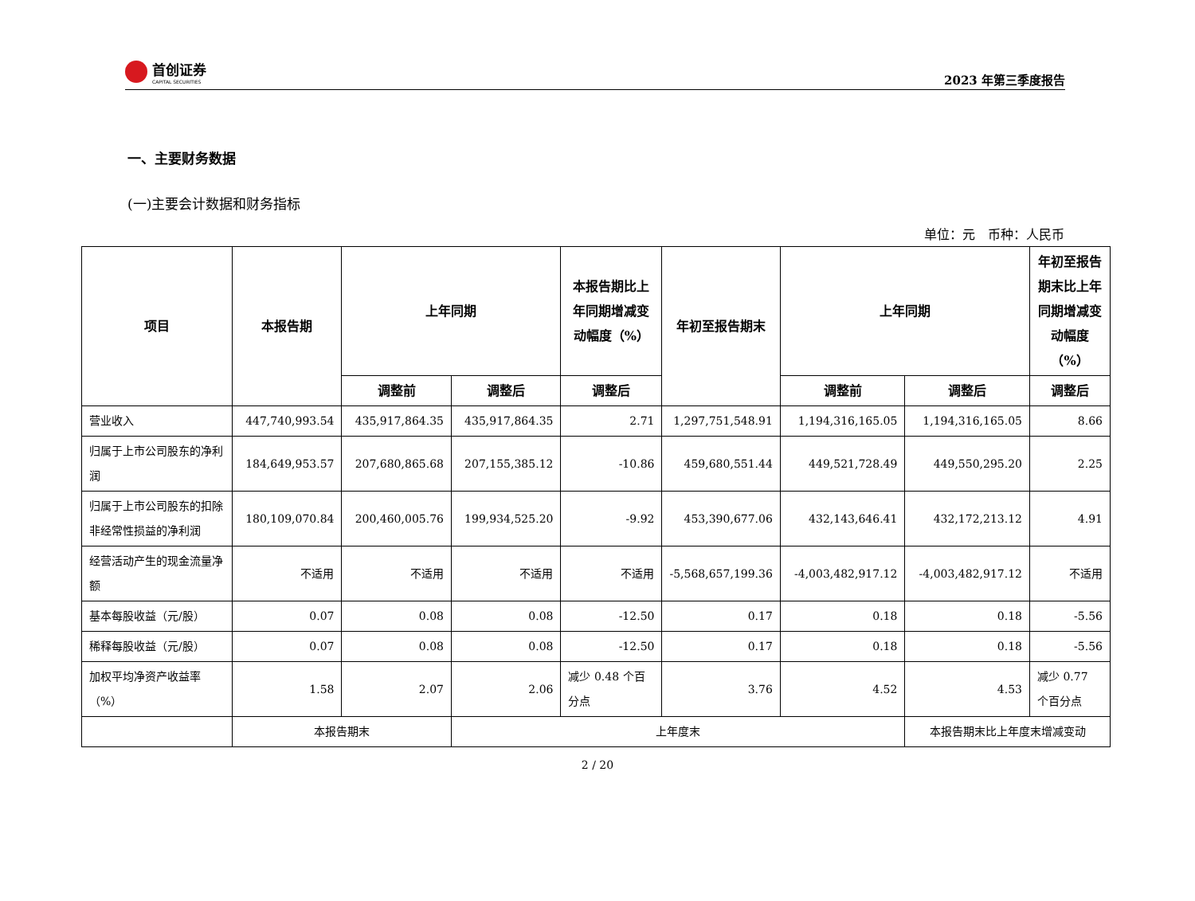首创证券
CAPITAL SECURITIES
2023 年第三季度报告
一、主要财务数据
(一)主要会计数据和财务指标
单位：元　币种：人民币
| 项目 | 本报告期 | 上年同期 | | 本报告期比上年同期增减变动幅度（%） | 年初至报告期末 | 上年同期 | | 年初至报告期末比上年同期增减变动幅度（%） |
| --- | --- | --- | --- | --- | --- | --- | --- | --- |
| | | 调整前 | 调整后 | 调整后 | | 调整前 | 调整后 | 调整后 |
| 营业收入 | 447,740,993.54 | 435,917,864.35 | 435,917,864.35 | 2.71 | 1,297,751,548.91 | 1,194,316,165.05 | 1,194,316,165.05 | 8.66 |
| 归属于上市公司股东的净利润 | 184,649,953.57 | 207,680,865.68 | 207,155,385.12 | -10.86 | 459,680,551.44 | 449,521,728.49 | 449,550,295.20 | 2.25 |
| 归属于上市公司股东的扣除非经常性损益的净利润 | 180,109,070.84 | 200,460,005.76 | 199,934,525.20 | -9.92 | 453,390,677.06 | 432,143,646.41 | 432,172,213.12 | 4.91 |
| 经营活动产生的现金流量净额 | 不适用 | 不适用 | 不适用 | 不适用 | -5,568,657,199.36 | -4,003,482,917.12 | -4,003,482,917.12 | 不适用 |
| 基本每股收益（元/股） | 0.07 | 0.08 | 0.08 | -12.50 | 0.17 | 0.18 | 0.18 | -5.56 |
| 稀释每股收益（元/股） | 0.07 | 0.08 | 0.08 | -12.50 | 0.17 | 0.18 | 0.18 | -5.56 |
| 加权平均净资产收益率（%） | 1.58 | 2.07 | 2.06 | 减少 0.48 个百分点 | 3.76 | 4.52 | 4.53 | 减少 0.77 个百分点 |
| | 本报告期末 | | 上年度末 | | | | 本报告期末比上年度末增减变动 | |
2 / 20